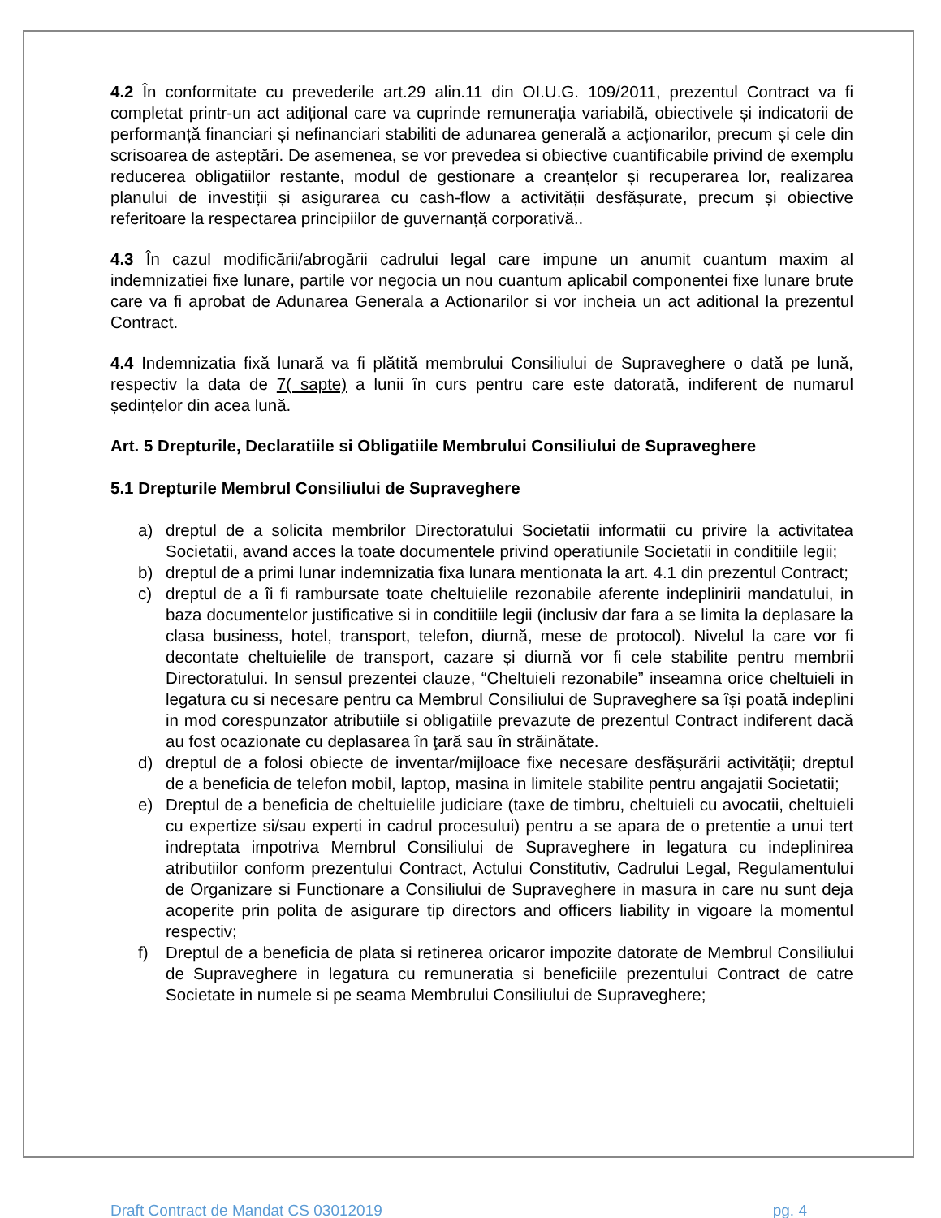4.2 În conformitate cu prevederile art.29 alin.11 din OI.U.G. 109/2011, prezentul Contract va fi completat printr-un act adițional care va cuprinde remunerația variabilă, obiectivele și indicatorii de performanță financiari și nefinanciari stabiliti de adunarea generală a acționarilor, precum și cele din scrisoarea de asteptări. De asemenea, se vor prevedea si obiective cuantificabile privind de exemplu reducerea obligatiilor restante, modul de gestionare a creanțelor și recuperarea lor, realizarea planului de investiții și asigurarea cu cash-flow a activității desfășurate, precum și obiective referitoare la respectarea principiilor de guvernanță corporativă..
4.3 În cazul modificării/abrogării cadrului legal care impune un anumit cuantum maxim al indemnizatiei fixe lunare, partile vor negocia un nou cuantum aplicabil componentei fixe lunare brute care va fi aprobat de Adunarea Generala a Actionarilor si vor incheia un act aditional la prezentul Contract.
4.4 Indemnizatia fixă lunară va fi plătită membrului Consiliului de Supraveghere o dată pe lună, respectiv la data de 7( sapte) a lunii în curs pentru care este datorată, indiferent de numarul ședințelor din acea lună.
Art. 5 Drepturile, Declaratiile si Obligatiile Membrului Consiliului de Supraveghere
5.1 Drepturile Membrul Consiliului de Supraveghere
a) dreptul de a solicita membrilor Directoratului Societatii informatii cu privire la activitatea Societatii, avand acces la toate documentele privind operatiunile Societatii in conditiile legii;
b) dreptul de a primi lunar indemnizatia fixa lunara mentionata la art. 4.1 din prezentul Contract;
c) dreptul de a îi fi rambursate toate cheltuielile rezonabile aferente indeplinirii mandatului, in baza documentelor justificative si in conditiile legii (inclusiv dar fara a se limita la deplasare la clasa business, hotel, transport, telefon, diurnă, mese de protocol). Nivelul la care vor fi decontate cheltuielile de transport, cazare și diurnă vor fi cele stabilite pentru membrii Directoratului. In sensul prezentei clauze, “Cheltuieli rezonabile” inseamna orice cheltuieli in legatura cu si necesare pentru ca Membrul Consiliului de Supraveghere sa își poată indeplini in mod corespunzator atributiile si obligatiile prevazute de prezentul Contract indiferent dacă au fost ocazionate cu deplasarea în ţară sau în străinătate.
d) dreptul de a folosi obiecte de inventar/mijloace fixe necesare desfăşurării activităţii; dreptul de a beneficia de telefon mobil, laptop, masina in limitele stabilite pentru angajatii Societatii;
e) Dreptul de a beneficia de cheltuielile judiciare (taxe de timbru, cheltuieli cu avocatii, cheltuieli cu expertize si/sau experti in cadrul procesului) pentru a se apara de o pretentie a unui tert indreptata impotriva Membrul Consiliului de Supraveghere in legatura cu indeplinirea atributiilor conform prezentului Contract, Actului Constitutiv, Cadrului Legal, Regulamentului de Organizare si Functionare a Consiliului de Supraveghere in masura in care nu sunt deja acoperite prin polita de asigurare tip directors and officers liability in vigoare la momentul respectiv;
f) Dreptul de a beneficia de plata si retinerea oricaror impozite datorate de Membrul Consiliului de Supraveghere in legatura cu remuneratia si beneficiile prezentului Contract de catre Societate in numele si pe seama Membrului Consiliului de Supraveghere;
Draft Contract de Mandat CS 03012019 pg. 4